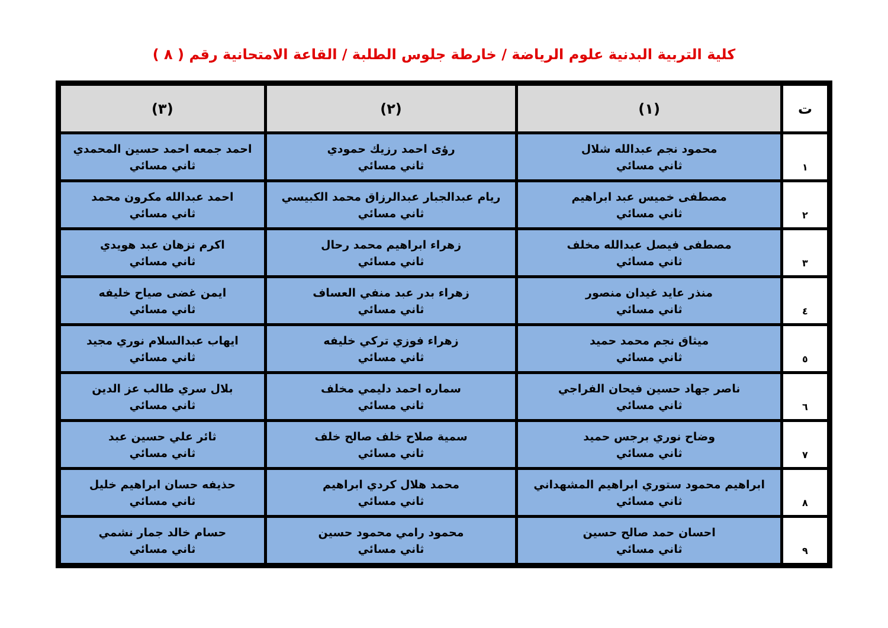كلية التربية البدنية علوم الرياضة / خارطة جلوس الطلبة / القاعة الامتحانية رقم ( ٨ )
| ت | (١) | (٢) | (٣) |
| --- | --- | --- | --- |
| ١ | محمود نجم عبدالله شلال ثاني مسائي | رؤى احمد رزيك حمودي ثاني مسائي | احمد جمعه احمد حسين المحمدي ثاني مسائي |
| ٢ | مصطفى خميس عبد ابراهيم ثاني مسائي | ريام عبدالجبار عبدالرزاق محمد الكبيسي ثاني مسائي | احمد عبدالله مكرون محمد ثاني مسائي |
| ٣ | مصطفى فيصل عبدالله مخلف ثاني مسائي | زهراء ابراهيم محمد رحال ثاني مسائي | اكرم نزهان عبد هويدي ثاني مسائي |
| ٤ | منذر عايد غيدان منصور ثاني مسائي | زهراء بدر عبد منفي العساف ثاني مسائي | ايمن غضى صياح خليفه ثاني مسائي |
| ٥ | ميثاق نجم محمد حميد ثاني مسائي | زهراء فوزي تركي خليفه ثاني مسائي | ايهاب عبدالسلام نوري مجيد ثاني مسائي |
| ٦ | ناصر جهاد حسين فيحان الفراجي ثاني مسائي | سماره احمد دليمي مخلف ثاني مسائي | بلال سري طالب عز الدين ثاني مسائي |
| ٧ | وضاح نوري برجس حميد ثاني مسائي | سمية صلاح خلف صالح خلف ثاني مسائي | ثائر علي حسين عبد ثاني مسائي |
| ٨ | ابراهيم محمود ستوري ابراهيم المشهداني ثاني مسائي | محمد هلال كردي ابراهيم ثاني مسائي | حذيفه حسان ابراهيم خليل ثاني مسائي |
| ٩ | احسان حمد صالح حسين ثاني مسائي | محمود رامي محمود حسين ثاني مسائي | حسام خالد جمار نشمي ثاني مسائي |